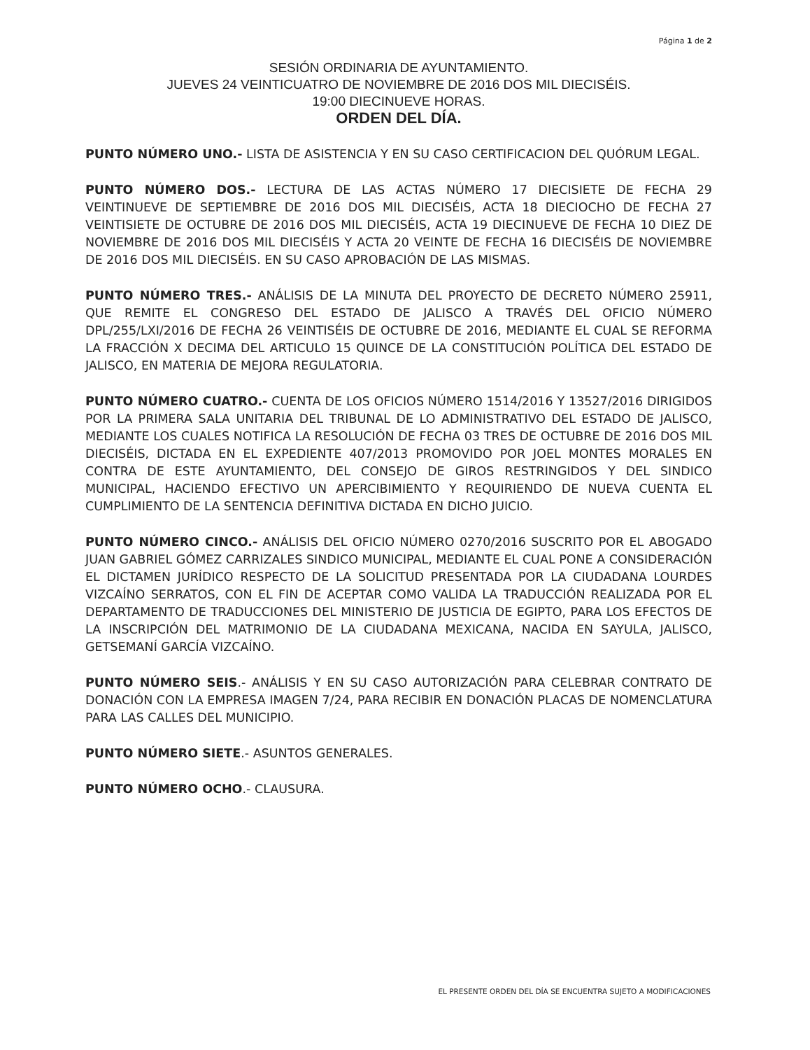Página 1 de 2
SESIÓN ORDINARIA DE AYUNTAMIENTO.
JUEVES 24 VEINTICUATRO DE NOVIEMBRE DE 2016 DOS MIL DIECISÉIS.
19:00 DIECINUEVE HORAS.
ORDEN DEL DÍA.
PUNTO NÚMERO UNO.- LISTA DE ASISTENCIA Y EN SU CASO CERTIFICACION DEL QUÓRUM LEGAL.
PUNTO NÚMERO DOS.- LECTURA DE LAS ACTAS NÚMERO 17 DIECISIETE DE FECHA 29 VEINTINUEVE DE SEPTIEMBRE DE 2016 DOS MIL DIECISÉIS, ACTA 18 DIECIOCHO DE FECHA 27 VEINTISIETE DE OCTUBRE DE 2016 DOS MIL DIECISÉIS, ACTA 19 DIECINUEVE DE FECHA 10 DIEZ DE NOVIEMBRE DE 2016 DOS MIL DIECISÉIS Y ACTA 20 VEINTE DE FECHA 16 DIECISÉIS DE NOVIEMBRE DE 2016 DOS MIL DIECISÉIS. EN SU CASO APROBACIÓN DE LAS MISMAS.
PUNTO NÚMERO TRES.- ANÁLISIS DE LA MINUTA DEL PROYECTO DE DECRETO NÚMERO 25911, QUE REMITE EL CONGRESO DEL ESTADO DE JALISCO A TRAVÉS DEL OFICIO NÚMERO DPL/255/LXI/2016 DE FECHA 26 VEINTISÉIS DE OCTUBRE DE 2016, MEDIANTE EL CUAL SE REFORMA LA FRACCIÓN X DECIMA DEL ARTICULO 15 QUINCE DE LA CONSTITUCIÓN POLÍTICA DEL ESTADO DE JALISCO, EN MATERIA DE MEJORA REGULATORIA.
PUNTO NÚMERO CUATRO.- CUENTA DE LOS OFICIOS NÚMERO 1514/2016 Y 13527/2016 DIRIGIDOS POR LA PRIMERA SALA UNITARIA DEL TRIBUNAL DE LO ADMINISTRATIVO DEL ESTADO DE JALISCO, MEDIANTE LOS CUALES NOTIFICA LA RESOLUCIÓN DE FECHA 03 TRES DE OCTUBRE DE 2016 DOS MIL DIECISÉIS, DICTADA EN EL EXPEDIENTE 407/2013 PROMOVIDO POR JOEL MONTES MORALES EN CONTRA DE ESTE AYUNTAMIENTO, DEL CONSEJO DE GIROS RESTRINGIDOS Y DEL SINDICO MUNICIPAL, HACIENDO EFECTIVO UN APERCIBIMIENTO Y REQUIRIENDO DE NUEVA CUENTA EL CUMPLIMIENTO DE LA SENTENCIA DEFINITIVA DICTADA EN DICHO JUICIO.
PUNTO NÚMERO CINCO.- ANÁLISIS DEL OFICIO NÚMERO 0270/2016 SUSCRITO POR EL ABOGADO JUAN GABRIEL GÓMEZ CARRIZALES SINDICO MUNICIPAL, MEDIANTE EL CUAL PONE A CONSIDERACIÓN EL DICTAMEN JURÍDICO RESPECTO DE LA SOLICITUD PRESENTADA POR LA CIUDADANA LOURDES VIZCAÍNO SERRATOS, CON EL FIN DE ACEPTAR COMO VALIDA LA TRADUCCIÓN REALIZADA POR EL DEPARTAMENTO DE TRADUCCIONES DEL MINISTERIO DE JUSTICIA DE EGIPTO, PARA LOS EFECTOS DE LA INSCRIPCIÓN DEL MATRIMONIO DE LA CIUDADANA MEXICANA, NACIDA EN SAYULA, JALISCO, GETSEMANÍ GARCÍA VIZCAÍNO.
PUNTO NÚMERO SEIS.- ANÁLISIS Y EN SU CASO AUTORIZACIÓN PARA CELEBRAR CONTRATO DE DONACIÓN CON LA EMPRESA IMAGEN 7/24, PARA RECIBIR EN DONACIÓN PLACAS DE NOMENCLATURA PARA LAS CALLES DEL MUNICIPIO.
PUNTO NÚMERO SIETE.- ASUNTOS GENERALES.
PUNTO NÚMERO OCHO.- CLAUSURA.
EL PRESENTE ORDEN DEL DÍA SE ENCUENTRA SUJETO A MODIFICACIONES